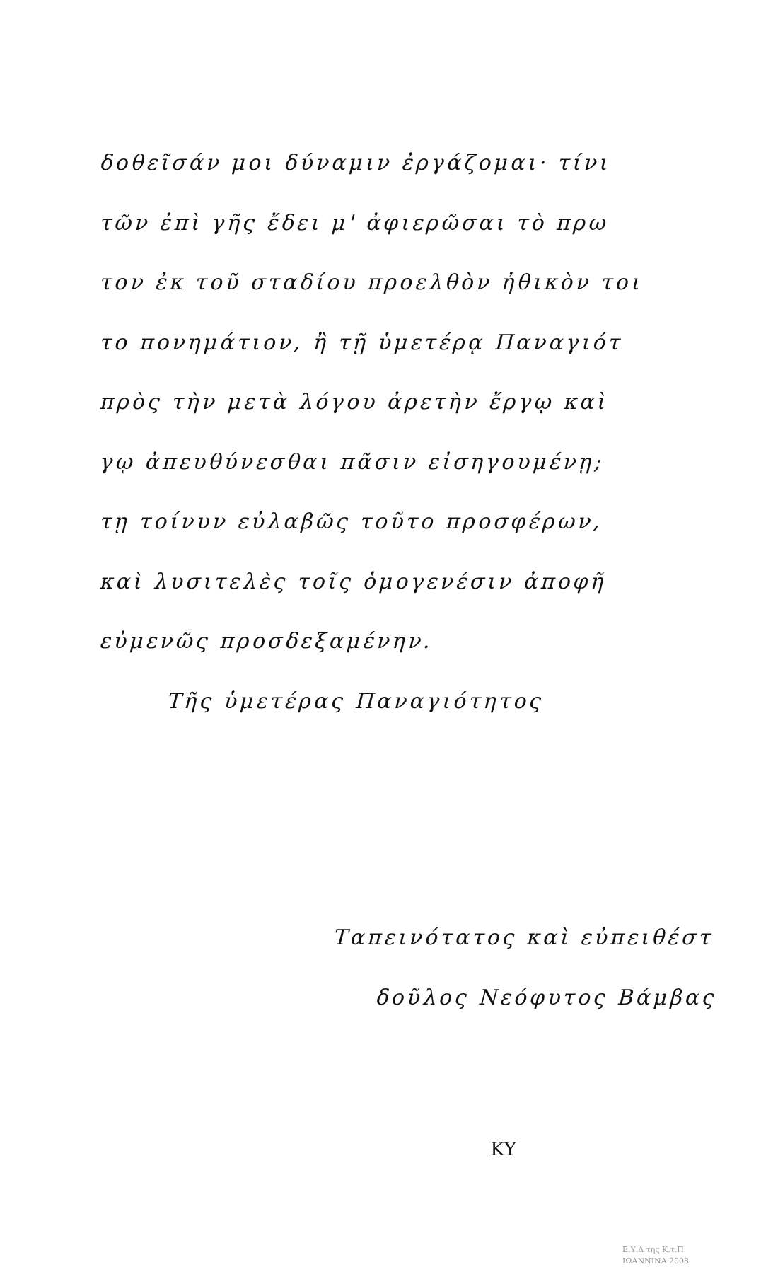δοθεῖσάν μοι δύναμιν ἐργάζομαι· τίνι
τῶν ἐπὶ γῆς ἔδει μ' ἀφιερῶσαι τὸ πρω
τον ἐκ τοῦ σταδίου προελθὸν ἠθικὸν τοι
το πονημάτιον, ἢ τῇ ὑμετέρᾳ Παναγιότ
πρὸς τὴν μετὰ λόγου ἀρετὴν ἔργῳ καὶ
γῳ ἀπευθύνεσθαι πᾶσιν εἰσηγουμένῃ;
τῃ τοίνυν εὐλαβῶς τοῦτο προσφέρων,
καὶ λυσιτελὲς τοῖς ὁμογενέσιν ἀποφῆ
εὐμενῶς προσδεξαμένην.
Τῆς ὑμετέρας Παναγιότητος
Ταπεινότατος καὶ εὐπειθέστ
δοῦλος Νεόφυτος Βάμβας
ΚΥ
Ε.Υ.Δ της Κ.τ.Π
ΙΩΑΝΝΙΝΑ 2008